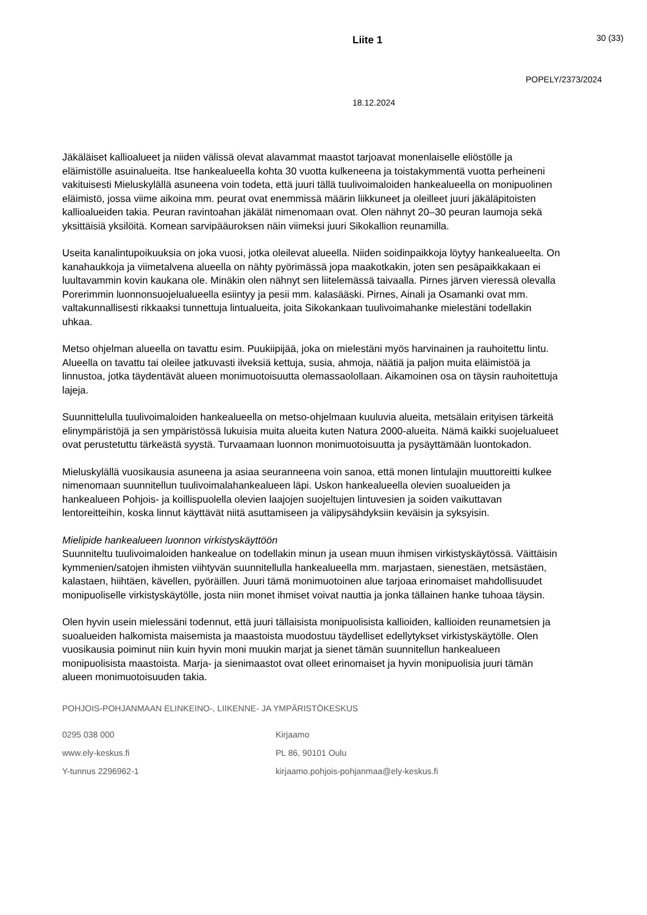Liite 1
30 (33)
POPELY/2373/2024
18.12.2024
Jäkäläiset kallioalueet ja niiden välissä olevat alavammat maastot tarjoavat monenlaiselle eliöstölle ja eläimistölle asuinalueita. Itse hankealueella kohta 30 vuotta kulkeneena ja toistakymmentä vuotta perheineni vakituisesti Mieluskylällä asuneena voin todeta, että juuri tällä tuulivoimaloiden hankealueella on monipuolinen eläimistö, jossa viime aikoina mm. peurat ovat enemmissä määrin liikkuneet ja oleilleet juuri jäkäläpitoisten kallioalueiden takia. Peuran ravintoahan jäkälät nimenomaan ovat. Olen nähnyt 20–30 peuran laumoja sekä yksittäisiä yksilöitä. Komean sarvipääuroksen näin viimeksi juuri Sikokallion reunamilla.
Useita kanalintupoikuuksia on joka vuosi, jotka oleilevat alueella. Niiden soidinpaikkoja löytyy hankealueelta. On kanahaukkoja ja viimetalvena alueella on nähty pyörimässä jopa maakotkakin, joten sen pesäpaikkakaan ei luultavammin kovin kaukana ole. Minäkin olen nähnyt sen liitelemässä taivaalla. Pirnes järven vieressä olevalla Porerimmin luonnonsuojelualueella esiintyy ja pesii mm. kalasääski. Pirnes, Ainali ja Osamanki ovat mm. valtakunnallisesti rikkaaksi tunnettuja lintualueita, joita Sikokankaan tuulivoimahanke mielestäni todellakin uhkaa.
Metso ohjelman alueella on tavattu esim. Puukiipijää, joka on mielestäni myös harvinainen ja rauhoitettu lintu. Alueella on tavattu tai oleilee jatkuvasti ilveksiä kettuja, susia, ahmoja, näätiä ja paljon muita eläimistöä ja linnustoa, jotka täydentävät alueen monimuotoisuutta olemassaolollaan. Aikamoinen osa on täysin rauhoitettuja lajeja.
Suunnittelulla tuulivoimaloiden hankealueella on metso-ohjelmaan kuuluvia alueita, metsälain erityisen tärkeitä elinympäristöjä ja sen ympäristössä lukuisia muita alueita kuten Natura 2000-alueita. Nämä kaikki suojelualueet ovat perustetuttu tärkeästä syystä. Turvaamaan luonnon monimuotoisuutta ja pysäyttämään luontokadon.
Mieluskylällä vuosikausia asuneena ja asiaa seuranneena voin sanoa, että monen lintulajin muuttoreitti kulkee nimenomaan suunnitellun tuulivoimalahankealueen läpi. Uskon hankealueella olevien suoalueiden ja hankealueen Pohjois- ja koillispuolella olevien laajojen suojeltujen lintuvesien ja soiden vaikuttavan lentoreitteihin, koska linnut käyttävät niitä asuttamiseen ja välipysähdyksiin keväisin ja syksyisin.
Mielipide hankealueen luonnon virkistyskäyttöön
Suunniteltu tuulivoimaloiden hankealue on todellakin minun ja usean muun ihmisen virkistyskäytössä. Väittäisin kymmenien/satojen ihmisten viihtyvän suunnitellulla hankealueella mm. marjastaen, sienestäen, metsästäen, kalastaen, hiihtäen, kävellen, pyöräillen. Juuri tämä monimuotoinen alue tarjoaa erinomaiset mahdollisuudet monipuoliselle virkistyskäytölle, josta niin monet ihmiset voivat nauttia ja jonka tällainen hanke tuhoaa täysin.
Olen hyvin usein mielessäni todennut, että juuri tällaisista monipuolisista kallioiden, kallioiden reunametsien ja suoalueiden halkomista maisemista ja maastoista muodostuu täydelliset edellytykset virkistyskäytölle. Olen vuosikausia poiminut niin kuin hyvin moni muukin marjat ja sienet tämän suunnitellun hankealueen monipuolisista maastoista. Marja- ja sienimaastot ovat olleet erinomaiset ja hyvin monipuolisia juuri tämän alueen monimuotoisuuden takia.
POHJOIS-POHJANMAAN ELINKEINO-, LIIKENNE- JA YMPÄRISTÖKESKUS
0295 038 000
www.ely-keskus.fi
Y-tunnus 2296962-1
Kirjaamo
PL 86, 90101 Oulu
kirjaamo.pohjois-pohjanmaa@ely-keskus.fi